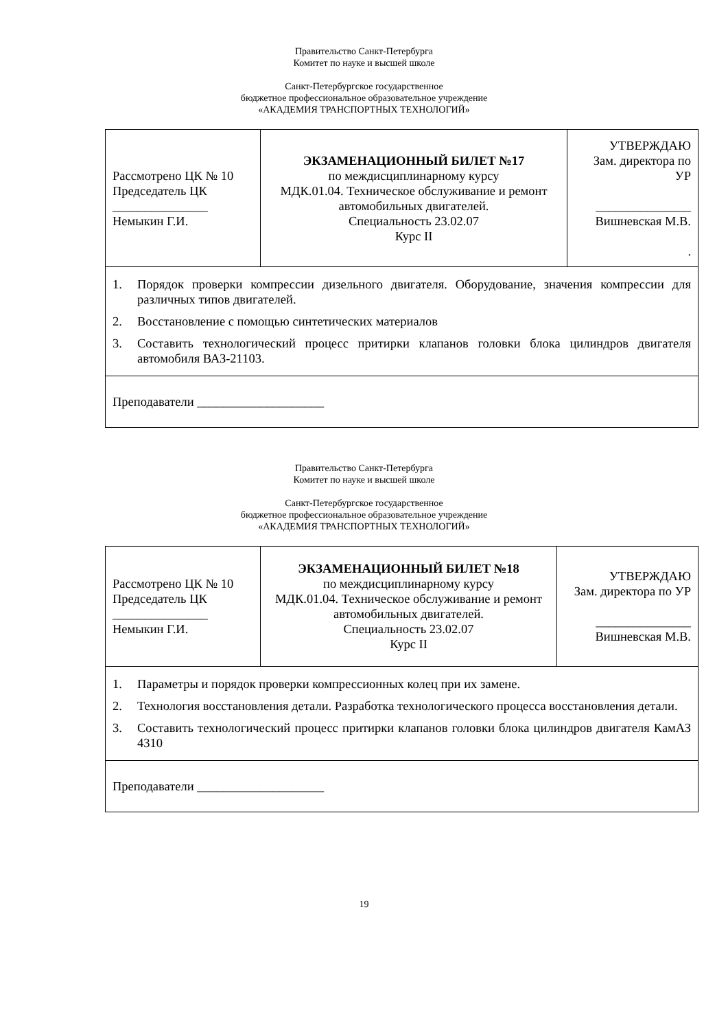Правительство Санкт-Петербурга
Комитет по науке и высшей школе
Санкт-Петербургское государственное
бюджетное профессиональное образовательное учреждение
«АКАДЕМИЯ ТРАНСПОРТНЫХ ТЕХНОЛОГИЙ»
| Рассмотрено ЦК № 10 Председатель ЦК _______________ Немыкин Г.И. | ЭКЗАМЕНАЦИОННЫЙ БИЛЕТ №17 по междисциплинарному курсу МДК.01.04. Техническое обслуживание и ремонт автомобильных двигателей. Специальность 23.02.07 Курс II | УТВЕРЖДАЮ Зам. директора по УР _______________ Вишневская М.В. . |
| 1. Порядок проверки компрессии дизельного двигателя. Оборудование, значения компрессии для различных типов двигателей. 2. Восстановление с помощью синтетических материалов 3. Составить технологический процесс притирки клапанов головки блока цилиндров двигателя автомобиля ВАЗ-21103. | | |
| Преподаватели ____________________ | | |
Правительство Санкт-Петербурга
Комитет по науке и высшей школе
Санкт-Петербургское государственное
бюджетное профессиональное образовательное учреждение
«АКАДЕМИЯ ТРАНСПОРТНЫХ ТЕХНОЛОГИЙ»
| Рассмотрено ЦК № 10 Председатель ЦК _______________ Немыкин Г.И. | ЭКЗАМЕНАЦИОННЫЙ БИЛЕТ №18 по междисциплинарному курсу МДК.01.04. Техническое обслуживание и ремонт автомобильных двигателей. Специальность 23.02.07 Курс II | УТВЕРЖДАЮ Зам. директора по УР _______________ Вишневская М.В. |
| 1. Параметры и порядок проверки компрессионных колец при их замене. 2. Технология восстановления детали. Разработка технологического процесса восстановления детали. 3. Составить технологический процесс притирки клапанов головки блока цилиндров двигателя КамАЗ 4310 | | |
| Преподаватели ____________________ | | |
19